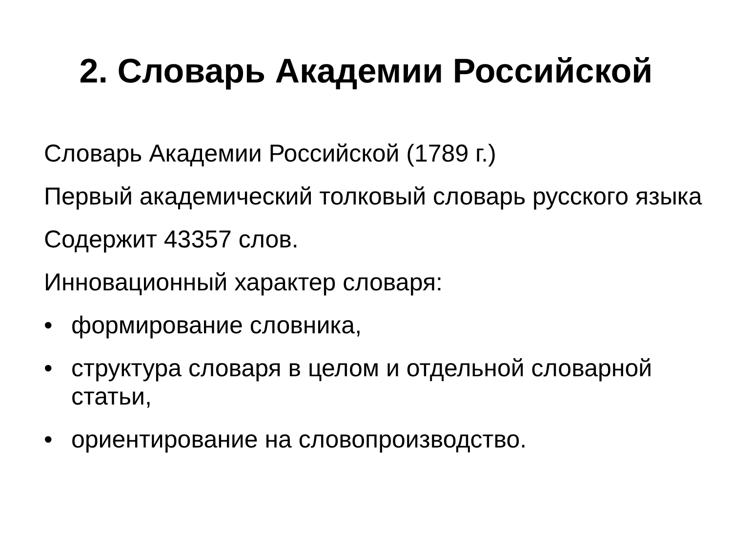2. Словарь Академии Российской
Словарь Академии Российской (1789 г.)
Первый академический толковый словарь русского языка
Содержит 43357 слов.
Инновационный характер словаря:
• формирование словника,
• структура словаря в целом и отдельной словарной статьи,
• ориентирование на словопроизводство.